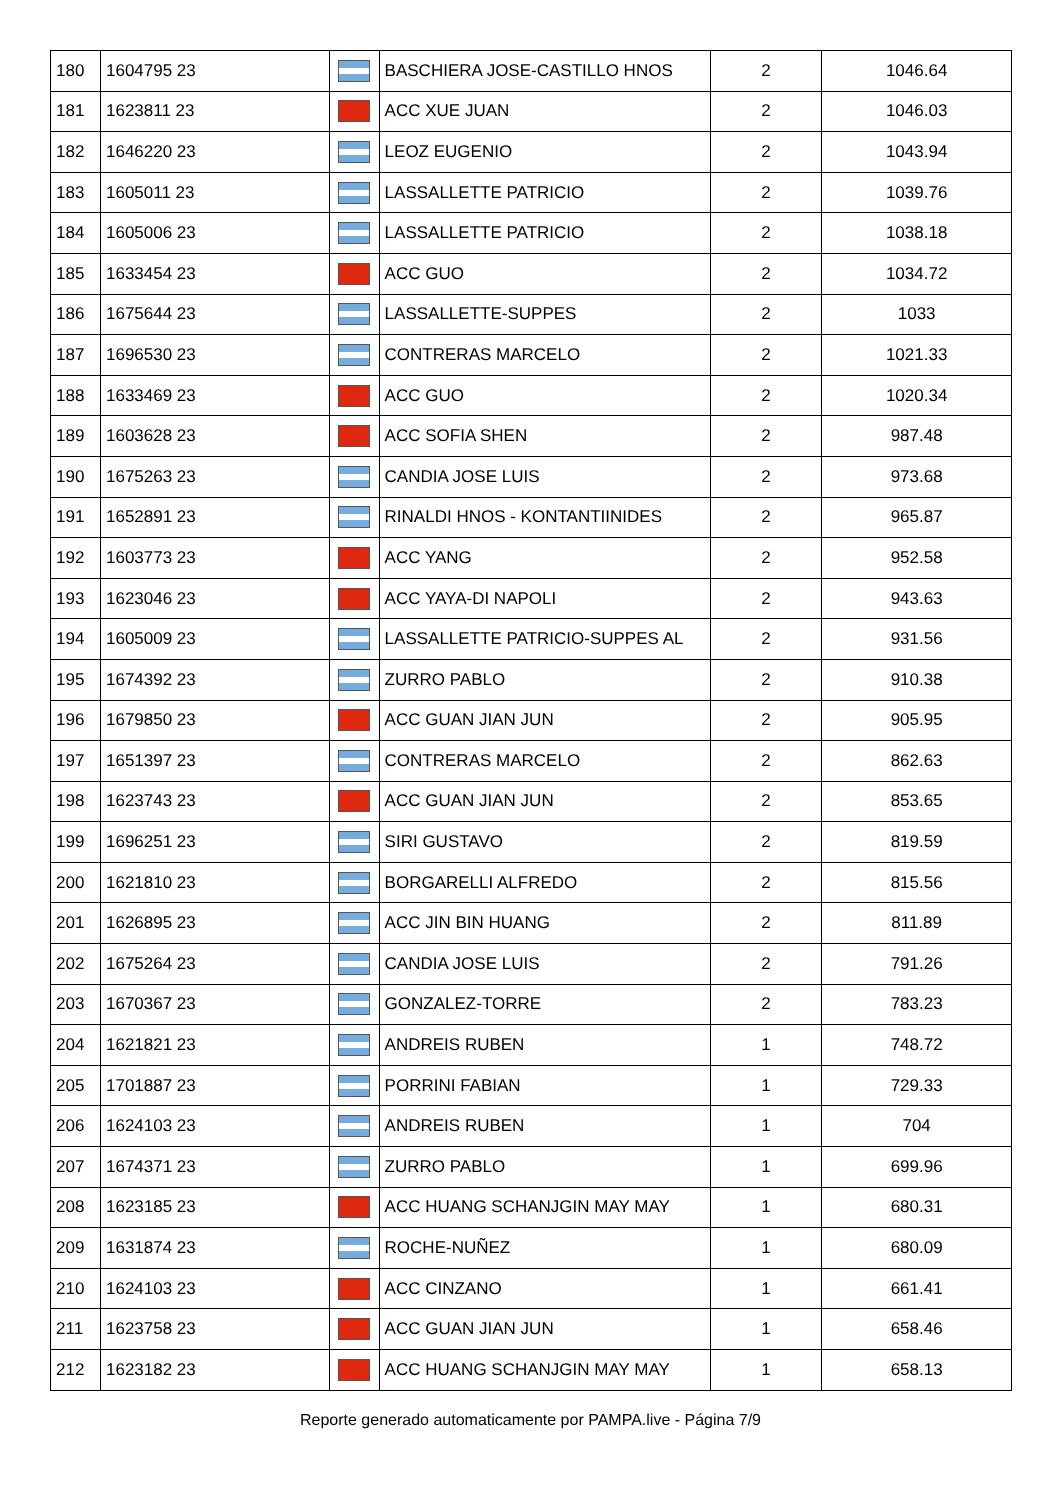| 180 | 1604795 23 | | BASCHIERA JOSE-CASTILLO HNOS | 2 | 1046.64 |
| 181 | 1623811 23 | | ACC XUE JUAN | 2 | 1046.03 |
| 182 | 1646220 23 | | LEOZ EUGENIO | 2 | 1043.94 |
| 183 | 1605011 23 | | LASSALLETTE PATRICIO | 2 | 1039.76 |
| 184 | 1605006 23 | | LASSALLETTE PATRICIO | 2 | 1038.18 |
| 185 | 1633454 23 | | ACC GUO | 2 | 1034.72 |
| 186 | 1675644 23 | | LASSALLETTE-SUPPES | 2 | 1033 |
| 187 | 1696530 23 | | CONTRERAS MARCELO | 2 | 1021.33 |
| 188 | 1633469 23 | | ACC GUO | 2 | 1020.34 |
| 189 | 1603628 23 | | ACC SOFIA SHEN | 2 | 987.48 |
| 190 | 1675263 23 | | CANDIA JOSE LUIS | 2 | 973.68 |
| 191 | 1652891 23 | | RINALDI HNOS - KONTANTIINIDES | 2 | 965.87 |
| 192 | 1603773 23 | | ACC YANG | 2 | 952.58 |
| 193 | 1623046 23 | | ACC YAYA-DI NAPOLI | 2 | 943.63 |
| 194 | 1605009 23 | | LASSALLETTE PATRICIO-SUPPES AL | 2 | 931.56 |
| 195 | 1674392 23 | | ZURRO PABLO | 2 | 910.38 |
| 196 | 1679850 23 | | ACC GUAN JIAN JUN | 2 | 905.95 |
| 197 | 1651397 23 | | CONTRERAS MARCELO | 2 | 862.63 |
| 198 | 1623743 23 | | ACC GUAN JIAN JUN | 2 | 853.65 |
| 199 | 1696251 23 | | SIRI GUSTAVO | 2 | 819.59 |
| 200 | 1621810 23 | | BORGARELLI ALFREDO | 2 | 815.56 |
| 201 | 1626895 23 | | ACC JIN BIN HUANG | 2 | 811.89 |
| 202 | 1675264 23 | | CANDIA JOSE LUIS | 2 | 791.26 |
| 203 | 1670367 23 | | GONZALEZ-TORRE | 2 | 783.23 |
| 204 | 1621821 23 | | ANDREIS RUBEN | 1 | 748.72 |
| 205 | 1701887 23 | | PORRINI FABIAN | 1 | 729.33 |
| 206 | 1624103 23 | | ANDREIS RUBEN | 1 | 704 |
| 207 | 1674371 23 | | ZURRO PABLO | 1 | 699.96 |
| 208 | 1623185 23 | | ACC HUANG SCHANJGIN MAY MAY | 1 | 680.31 |
| 209 | 1631874 23 | | ROCHE-NUÑEZ | 1 | 680.09 |
| 210 | 1624103 23 | | ACC CINZANO | 1 | 661.41 |
| 211 | 1623758 23 | | ACC GUAN JIAN JUN | 1 | 658.46 |
| 212 | 1623182 23 | | ACC HUANG SCHANJGIN MAY MAY | 1 | 658.13 |
Reporte generado automaticamente por PAMPA.live - Página 7/9